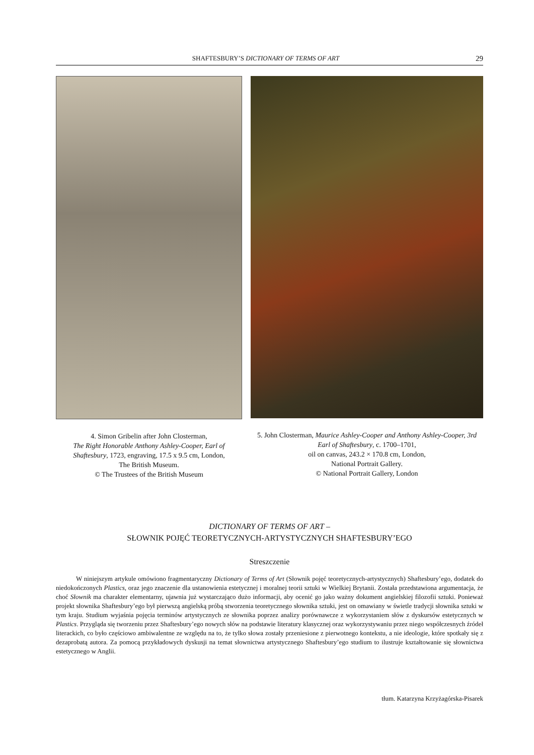SHAFTESBURY’S DICTIONARY OF TERMS OF ART 29
4. Simon Gribelin after John Closterman,
The Right Honorable Anthony Ashley-Cooper, Earl of Shaftesbury, 1723, engraving, 17.5 x 9.5 cm, London,
The British Museum.
© The Trustees of the British Museum
5. John Closterman, Maurice Ashley-Cooper and Anthony Ashley-Cooper, 3rd Earl of Shaftesbury, c. 1700–1701,
oil on canvas, 243.2 × 170.8 cm, London,
National Portrait Gallery.
© National Portrait Gallery, London
DICTIONARY OF TERMS OF ART –
SŁOWNIK POJĘĆ TEORETYCZNYCH-ARTYSTYCZNYCH SHAFTESBURY’EGO
Streszczenie
W niniejszym artykule omówiono fragmentaryczny Dictionary of Terms of Art (Słownik pojęć teoretycznych-artystycznych) Shaftesbury’ego, dodatek do niedokończonych Plastics, oraz jego znaczenie dla ustanowienia estetycznej i moralnej teorii sztuki w Wielkiej Brytanii. Została przedstawiona argumentacja, że choć Słownik ma charakter elementarny, ujawnia już wystarczająco dużo informacji, aby ocenić go jako ważny dokument angielskiej filozofii sztuki. Ponieważ projekt słownika Shaftesbury’ego był pierwszą angielską próbą stworzenia teoretycznego słownika sztuki, jest on omawiany w świetle tradycji słownika sztuki w tym kraju. Studium wyjaśnia pojęcia terminów artystycznych ze słownika poprzez analizy porównawcze z wykorzystaniem słów z dyskursów estetycznych w Plastics. Przygląda się tworzeniu przez Shaftesbury’ego nowych słów na podstawie literatury klasycznej oraz wykorzystywaniu przez niego współczesnych źródeł literackich, co było częściowo ambiwalentne ze względu na to, że tylko słowa zostały przeniesione z pierwotnego kontekstu, a nie ideologie, które spotkały się z dezaprobatą autora. Za pomocą przykładowych dyskusji na temat słownictwa artystycznego Shaftesbury’ego studium to ilustruje kształtowanie się słownictwa estetycznego w Anglii.
tłum. Katarzyna Krzyżagórska-Pisarek